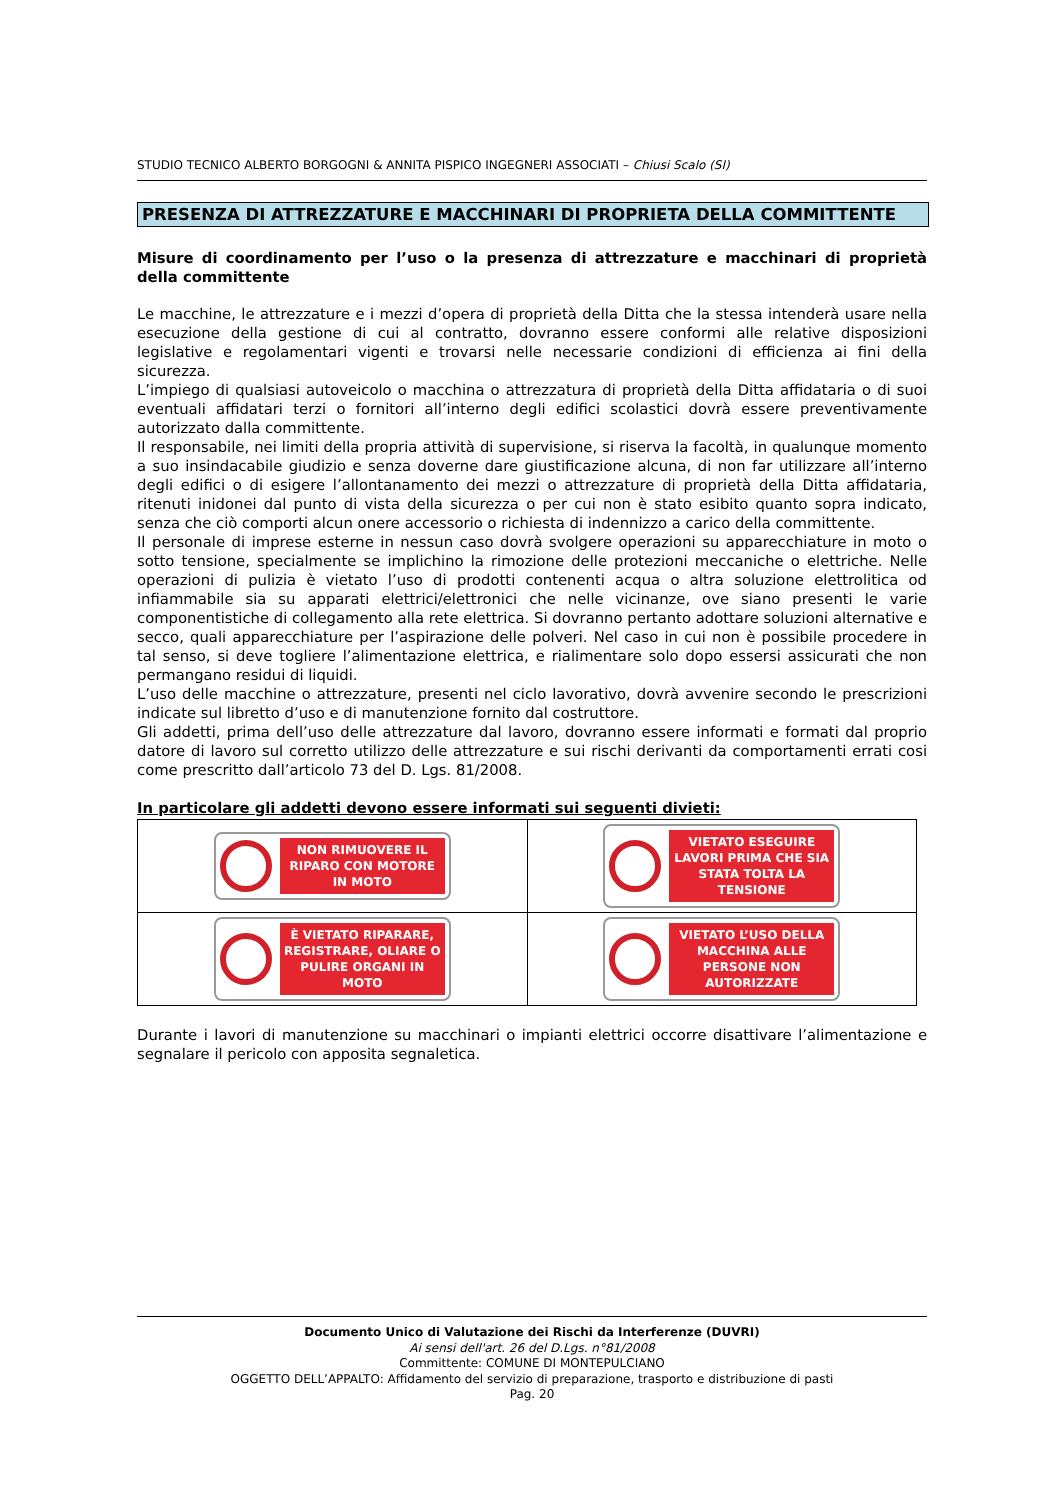STUDIO TECNICO ALBERTO BORGOGNI & ANNITA PISPICO INGEGNERI ASSOCIATI – Chiusi Scalo (SI)
PRESENZA DI ATTREZZATURE E MACCHINARI DI PROPRIETA DELLA COMMITTENTE
Misure di coordinamento per l’uso o la presenza di attrezzature e macchinari di proprietà della committente
Le macchine, le attrezzature e i mezzi d’opera di proprietà della Ditta che la stessa intenderà usare nella esecuzione della gestione di cui al contratto, dovranno essere conformi alle relative disposizioni legislative e regolamentari vigenti e trovarsi nelle necessarie condizioni di efficienza ai fini della sicurezza.
L’impiego di qualsiasi autoveicolo o macchina o attrezzatura di proprietà della Ditta affidataria o di suoi eventuali affidatari terzi o fornitori all’interno degli edifici scolastici dovrà essere preventivamente autorizzato dalla committente.
Il responsabile, nei limiti della propria attività di supervisione, si riserva la facoltà, in qualunque momento a suo insindacabile giudizio e senza doverne dare giustificazione alcuna, di non far utilizzare all’interno degli edifici o di esigere l’allontanamento dei mezzi o attrezzature di proprietà della Ditta affidataria, ritenuti inidonei dal punto di vista della sicurezza o per cui non è stato esibito quanto sopra indicato, senza che ciò comporti alcun onere accessorio o richiesta di indennizzo a carico della committente.
Il personale di imprese esterne in nessun caso dovrà svolgere operazioni su apparecchiature in moto o sotto tensione, specialmente se implichino la rimozione delle protezioni meccaniche o elettriche. Nelle operazioni di pulizia è vietato l’uso di prodotti contenenti acqua o altra soluzione elettrolitica od infiammabile sia su apparati elettrici/elettronici che nelle vicinanze, ove siano presenti le varie componentistiche di collegamento alla rete elettrica. Si dovranno pertanto adottare soluzioni alternative e secco, quali apparecchiature per l’aspirazione delle polveri. Nel caso in cui non è possibile procedere in tal senso, si deve togliere l’alimentazione elettrica, e rialimentare solo dopo essersi assicurati che non permangano residui di liquidi.
L’uso delle macchine o attrezzature, presenti nel ciclo lavorativo, dovrà avvenire secondo le prescrizioni indicate sul libretto d’uso e di manutenzione fornito dal costruttore.
Gli addetti, prima dell’uso delle attrezzature dal lavoro, dovranno essere informati e formati dal proprio datore di lavoro sul corretto utilizzo delle attrezzature e sui rischi derivanti da comportamenti errati cosi come prescritto dall’articolo 73 del D. Lgs. 81/2008.
In particolare gli addetti devono essere informati sui seguenti divieti:
| NON RIMUOVERE IL RIPARO CON MOTORE IN MOTO | VIETATO ESEGUIRE LAVORI PRIMA CHE SIA STATA TOLTA LA TENSIONE |
| È VIETATO RIPARARE, REGISTRARE, OLIARE O PULIRE ORGANI IN MOTO | VIETATO L’USO DELLA MACCHINA ALLE PERSONE NON AUTORIZZATE |
Durante i lavori di manutenzione su macchinari o impianti elettrici occorre disattivare l’alimentazione e segnalare il pericolo con apposita segnaletica.
Documento Unico di Valutazione dei Rischi da Interferenze (DUVRI)
Ai sensi dell'art. 26 del D.Lgs. n°81/2008
Committente: COMUNE DI MONTEPULCIANO
OGGETTO DELL’APPALTO: Affidamento del servizio di preparazione, trasporto e distribuzione di pasti
Pag. 20